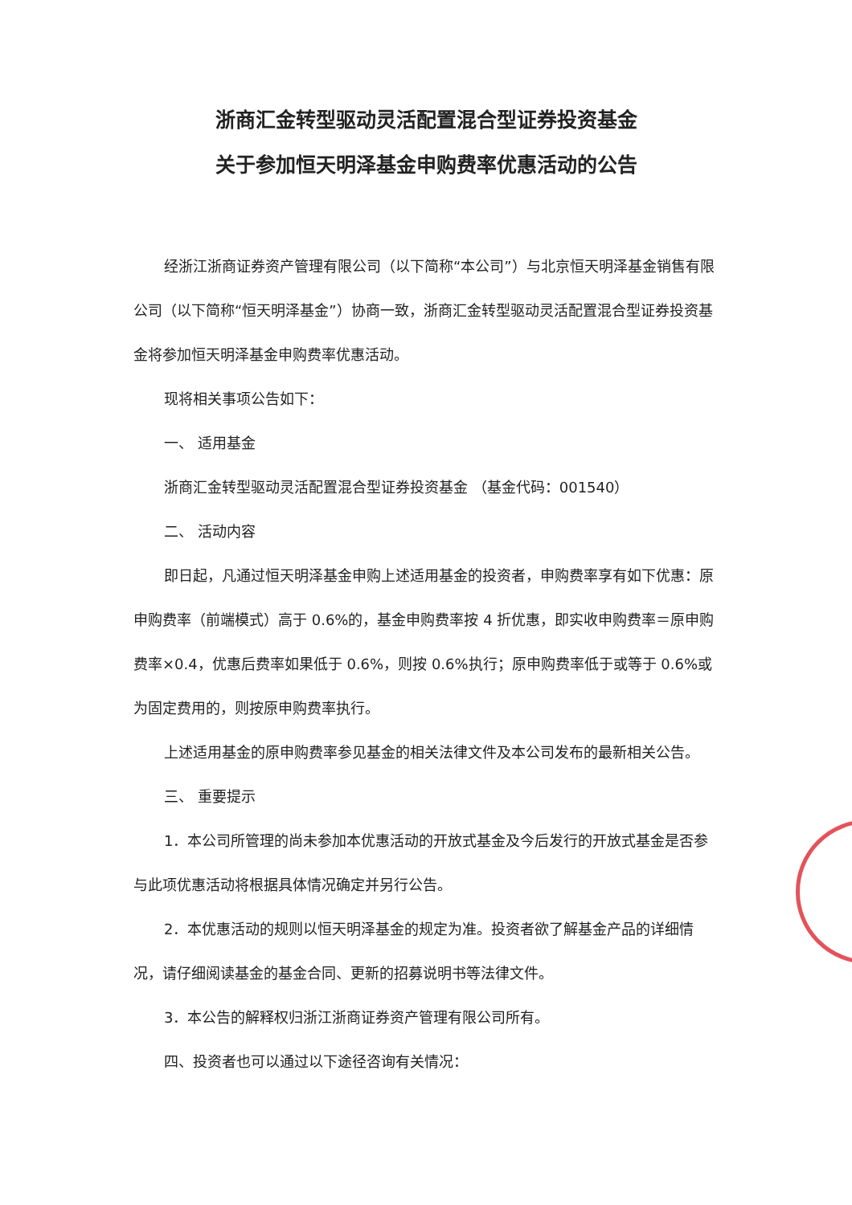浙商汇金转型驱动灵活配置混合型证券投资基金
关于参加恒天明泽基金申购费率优惠活动的公告
经浙江浙商证券资产管理有限公司（以下简称“本公司”）与北京恒天明泽基金销售有限公司（以下简称“恒天明泽基金”）协商一致，浙商汇金转型驱动灵活配置混合型证券投资基金将参加恒天明泽基金申购费率优惠活动。
现将相关事项公告如下：
一、 适用基金
浙商汇金转型驱动灵活配置混合型证券投资基金 （基金代码：001540）
二、 活动内容
即日起，凡通过恒天明泽基金申购上述适用基金的投资者，申购费率享有如下优惠：原申购费率（前端模式）高于 0.6%的，基金申购费率按 4 折优惠，即实收申购费率＝原申购费率×0.4，优惠后费率如果低于 0.6%，则按 0.6%执行；原申购费率低于或等于 0.6%或为固定费用的，则按原申购费率执行。
上述适用基金的原申购费率参见基金的相关法律文件及本公司发布的最新相关公告。
三、 重要提示
1．本公司所管理的尚未参加本优惠活动的开放式基金及今后发行的开放式基金是否参与此项优惠活动将根据具体情况确定并另行公告。
2．本优惠活动的规则以恒天明泽基金的规定为准。投资者欲了解基金产品的详细情况，请仔细阅读基金的基金合同、更新的招募说明书等法律文件。
3．本公告的解释权归浙江浙商证券资产管理有限公司所有。
四、投资者也可以通过以下途径咨询有关情况：